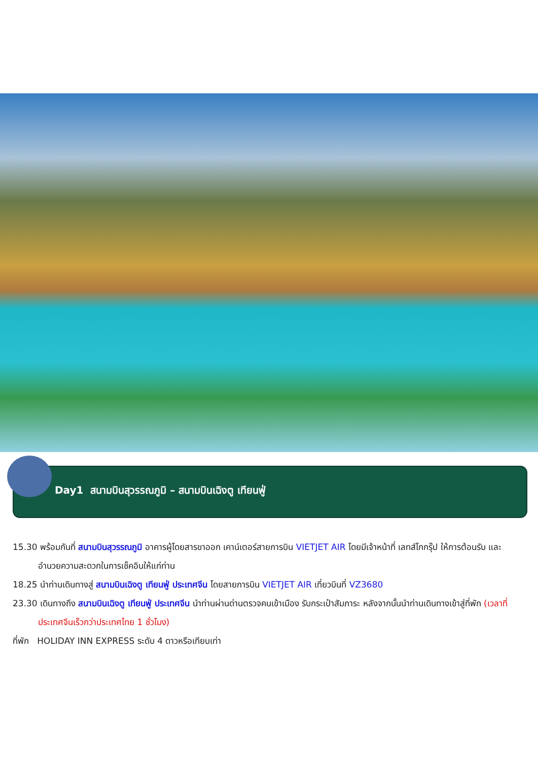Day1 สนามบินสุวรรณภูมิ – สนามบินเฉิงตู เทียนฟู่
15.30 พร้อมกันที่ สนามบินสุวรรณภูมิ อาคารผู้โดยสารขาออก เคาน์เตอร์สายการบิน VIETJET AIR โดยมีเจ้าหน้าที่ เลทส์โกกรุ๊ป ให้การต้อนรับ และ อำนวยความสะดวกในการเช็คอินให้แก่ท่าน
18.25 นำท่านเดินทางสู่ สนามบินเฉิงตู เทียนฟู่ ประเทศจีน โดยสายการบิน VIETJET AIR เที่ยวบินที่ VZ3680
23.30 เดินทางถึง สนามบินเฉิงตู เทียนฟู่ ประเทศจีน นำท่านผ่านด่านตรวจคนเข้าเมือง รับกระเป๋าสัมภาระ หลังจากนั้นนำท่านเดินทางเข้าสู่ที่พัก (เวลาที่ประเทศจีนเร็วกว่าประเทศไทย 1 ชั่วโมง)
ที่พัก HOLIDAY INN EXPRESS ระดับ 4 ดาวหรือเทียบเท่า